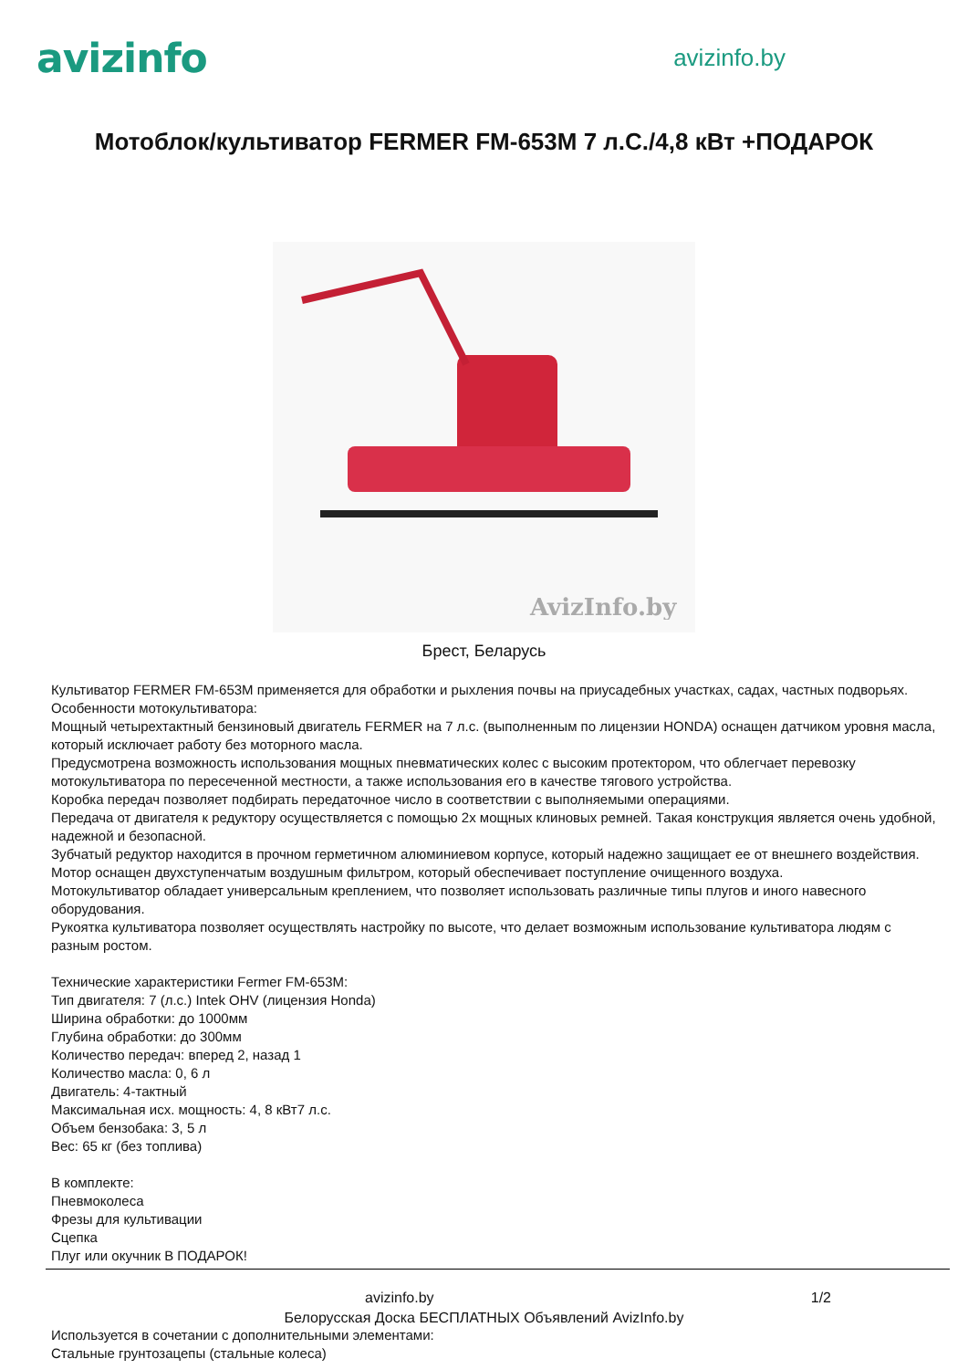avizinfo
avizinfo.by
Мотоблок/культиватор FERMER FM-653M 7 л.С./4,8 кВт +ПОДАРОК
AvizInfo.by
Брест, Беларусь
Культиватор FERMER FM-653M применяется для обработки и рыхления почвы на приусадебных участках, садах, частных подворьях.
Особенности мотокультиватора:
Мощный четырехтактный бензиновый двигатель FERMER на 7 л.с. (выполненным по лицензии HONDA) оснащен датчиком уровня масла, который исключает работу без моторного масла.
Предусмотрена возможность использования мощных пневматических колес с высоким протектором, что облегчает перевозку мотокультиватора по пересеченной местности, а также использования его в качестве тягового устройства.
Коробка передач позволяет подбирать передаточное число в соответствии с выполняемыми операциями.
Передача от двигателя к редуктору осуществляется с помощью 2х мощных клиновых ремней. Такая конструкция является очень удобной, надежной и безопасной.
Зубчатый редуктор находится в прочном герметичном алюминиевом корпусе, который надежно защищает ее от внешнего воздействия.
Мотор оснащен двухступенчатым воздушным фильтром, который обеспечивает поступление очищенного воздуха.
Мотокультиватор обладает универсальным креплением, что позволяет использовать различные типы плугов и иного навесного оборудования.
Рукоятка культиватора позволяет осуществлять настройку по высоте, что делает возможным использование культиватора людям с разным ростом.
Технические характеристики Fermer FM-653M:
Тип двигателя: 7 (л.с.) Intek OHV (лицензия Honda)
Ширина обработки: до 1000мм
Глубина обработки: до 300мм
Количество передач: вперед 2, назад 1
Количество масла: 0, 6 л
Двигатель: 4-тактный
Максимальная исх. мощность: 4, 8 кВт7 л.с.
Объем бензобака: 3, 5 л
Вес: 65 кг (без топлива)
В комплекте:
Пневмоколеса
Фрезы для культивации
Сцепка
Плуг или окучник В ПОДАРОК!
avizinfo.by 1/2
Белорусская Доска БЕСПЛАТНЫХ Объявлений AvizInfo.by
Используется в сочетании с дополнительными элементами:
Стальные грунтозацепы (стальные колеса)